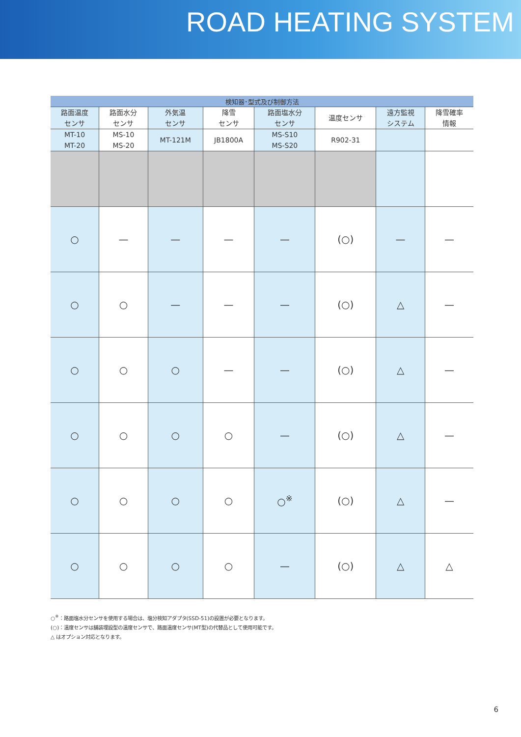ROAD HEATING SYSTEM
| 検知器･型式及び制御方法 | | | | | | | |
| --- | --- | --- | --- | --- | --- | --- | --- |
| 路面温度 センサ | 路面水分 センサ | 外気温 センサ | 降雪 センサ | 路面塩水分 センサ | 温度センサ | 遠方監視 システム | 降雪確率 情報 |
| MT-10 MT-20 | MS-10 MS-20 | MT-121M | JB1800A | MS-S10 MS-S20 | R902-31 | | |
| ○ | — | — | — | — | (○) | — | — |
| ○ | ○ | — | — | — | (○) | △ | — |
| ○ | ○ | ○ | — | — | (○) | △ | — |
| ○ | ○ | ○ | ○ | — | (○) | △ | — |
| ○ | ○ | ○ | ○ | ○<sup>※</sup> | (○) | △ | — |
| ○ | ○ | ○ | ○ | — | (○) | △ | △ |
○<sup>※</sup>：路面塩水分センサを使用する場合は、塩分検知アダプタ(SSD-51)の設置が必要となります。
(○)：温度センサは舗装埋設型の温度センサで、路面温度センサ(MT型)の代替品として使用可能です。
△ はオプション対応となります。
6